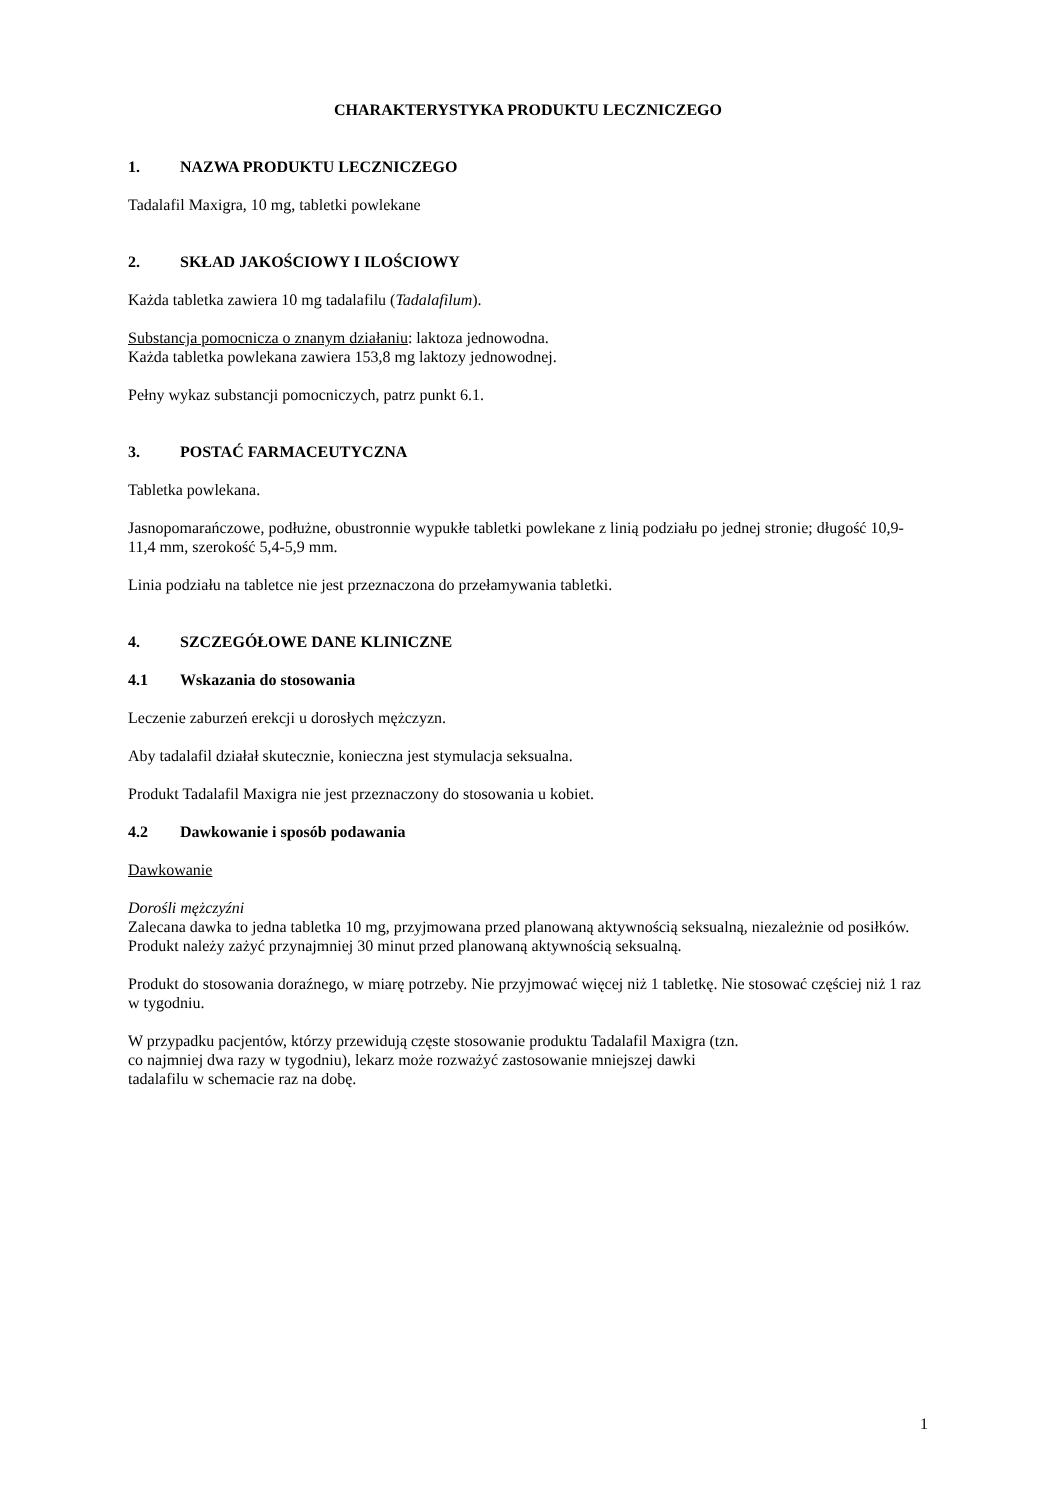CHARAKTERYSTYKA PRODUKTU LECZNICZEGO
1. NAZWA PRODUKTU LECZNICZEGO
Tadalafil Maxigra, 10 mg, tabletki powlekane
2. SKŁAD JAKOŚCIOWY I ILOŚCIOWY
Każda tabletka zawiera 10 mg tadalafilu (Tadalafilum).
Substancja pomocnicza o znanym działaniu: laktoza jednowodna.
Każda tabletka powlekana zawiera 153,8 mg laktozy jednowodnej.
Pełny wykaz substancji pomocniczych, patrz punkt 6.1.
3. POSTAĆ FARMACEUTYCZNA
Tabletka powlekana.
Jasnopomarańczowe, podłużne, obustronnie wypukłe tabletki powlekane z linią podziału po jednej stronie; długość 10,9-11,4 mm, szerokość 5,4-5,9 mm.
Linia podziału na tabletce nie jest przeznaczona do przełamywania tabletki.
4. SZCZEGÓŁOWE DANE KLINICZNE
4.1 Wskazania do stosowania
Leczenie zaburzeń erekcji u dorosłych mężczyzn.
Aby tadalafil działał skutecznie, konieczna jest stymulacja seksualna.
Produkt Tadalafil Maxigra nie jest przeznaczony do stosowania u kobiet.
4.2 Dawkowanie i sposób podawania
Dawkowanie
Dorośli mężczyźni
Zalecana dawka to jedna tabletka 10 mg, przyjmowana przed planowaną aktywnością seksualną, niezależnie od posiłków.
Produkt należy zażyć przynajmniej 30 minut przed planowaną aktywnością seksualną.
Produkt do stosowania doraźnego, w miarę potrzeby. Nie przyjmować więcej niż 1 tabletkę. Nie stosować częściej niż 1 raz w tygodniu.
W przypadku pacjentów, którzy przewidują częste stosowanie produktu Tadalafil Maxigra (tzn.
co najmniej dwa razy w tygodniu), lekarz może rozważyć zastosowanie mniejszej dawki
tadalafilu w schemacie raz na dobę.
1